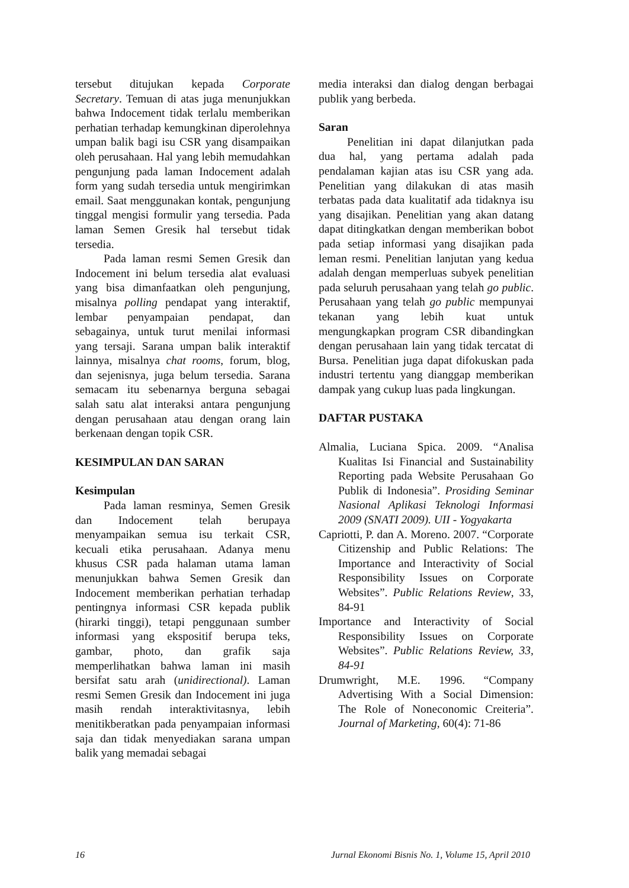tersebut ditujukan kepada Corporate Secretary. Temuan di atas juga menunjukkan bahwa Indocement tidak terlalu memberikan perhatian terhadap kemungkinan diperolehnya umpan balik bagi isu CSR yang disampaikan oleh perusahaan. Hal yang lebih memudahkan pengunjung pada laman Indocement adalah form yang sudah tersedia untuk mengirimkan email. Saat menggunakan kontak, pengunjung tinggal mengisi formulir yang tersedia. Pada laman Semen Gresik hal tersebut tidak tersedia.
Pada laman resmi Semen Gresik dan Indocement ini belum tersedia alat evaluasi yang bisa dimanfaatkan oleh pengunjung, misalnya polling pendapat yang interaktif, lembar penyampaian pendapat, dan sebagainya, untuk turut menilai informasi yang tersaji. Sarana umpan balik interaktif lainnya, misalnya chat rooms, forum, blog, dan sejenisnya, juga belum tersedia. Sarana semacam itu sebenarnya berguna sebagai salah satu alat interaksi antara pengunjung dengan perusahaan atau dengan orang lain berkenaan dengan topik CSR.
KESIMPULAN DAN SARAN
Kesimpulan
Pada laman resminya, Semen Gresik dan Indocement telah berupaya menyampaikan semua isu terkait CSR, kecuali etika perusahaan. Adanya menu khusus CSR pada halaman utama laman menunjukkan bahwa Semen Gresik dan Indocement memberikan perhatian terhadap pentingnya informasi CSR kepada publik (hirarki tinggi), tetapi penggunaan sumber informasi yang ekspositif berupa teks, gambar, photo, dan grafik saja memperlihatkan bahwa laman ini masih bersifat satu arah (unidirectional). Laman resmi Semen Gresik dan Indocement ini juga masih rendah interaktivitasnya, lebih menitikberatkan pada penyampaian informasi saja dan tidak menyediakan sarana umpan balik yang memadai sebagai
media interaksi dan dialog dengan berbagai publik yang berbeda.
Saran
Penelitian ini dapat dilanjutkan pada dua hal, yang pertama adalah pada pendalaman kajian atas isu CSR yang ada. Penelitian yang dilakukan di atas masih terbatas pada data kualitatif ada tidaknya isu yang disajikan. Penelitian yang akan datang dapat ditingkatkan dengan memberikan bobot pada setiap informasi yang disajikan pada leman resmi. Penelitian lanjutan yang kedua adalah dengan memperluas subyek penelitian pada seluruh perusahaan yang telah go public. Perusahaan yang telah go public mempunyai tekanan yang lebih kuat untuk mengungkapkan program CSR dibandingkan dengan perusahaan lain yang tidak tercatat di Bursa. Penelitian juga dapat difokuskan pada industri tertentu yang dianggap memberikan dampak yang cukup luas pada lingkungan.
DAFTAR PUSTAKA
Almalia, Luciana Spica. 2009. “Analisa Kualitas Isi Financial and Sustainability Reporting pada Website Perusahaan Go Publik di Indonesia”. Prosiding Seminar Nasional Aplikasi Teknologi Informasi 2009 (SNATI 2009). UII - Yogyakarta
Capriotti, P. dan A. Moreno. 2007. “Corporate Citizenship and Public Relations: The Importance and Interactivity of Social Responsibility Issues on Corporate Websites”. Public Relations Review, 33, 84-91
Importance and Interactivity of Social Responsibility Issues on Corporate Websites”. Public Relations Review, 33, 84-91
Drumwright, M.E. 1996. “Company Advertising With a Social Dimension: The Role of Noneconomic Creiteria”. Journal of Marketing, 60(4): 71-86
16 Jurnal Ekonomi Bisnis No. 1, Volume 15, April 2010